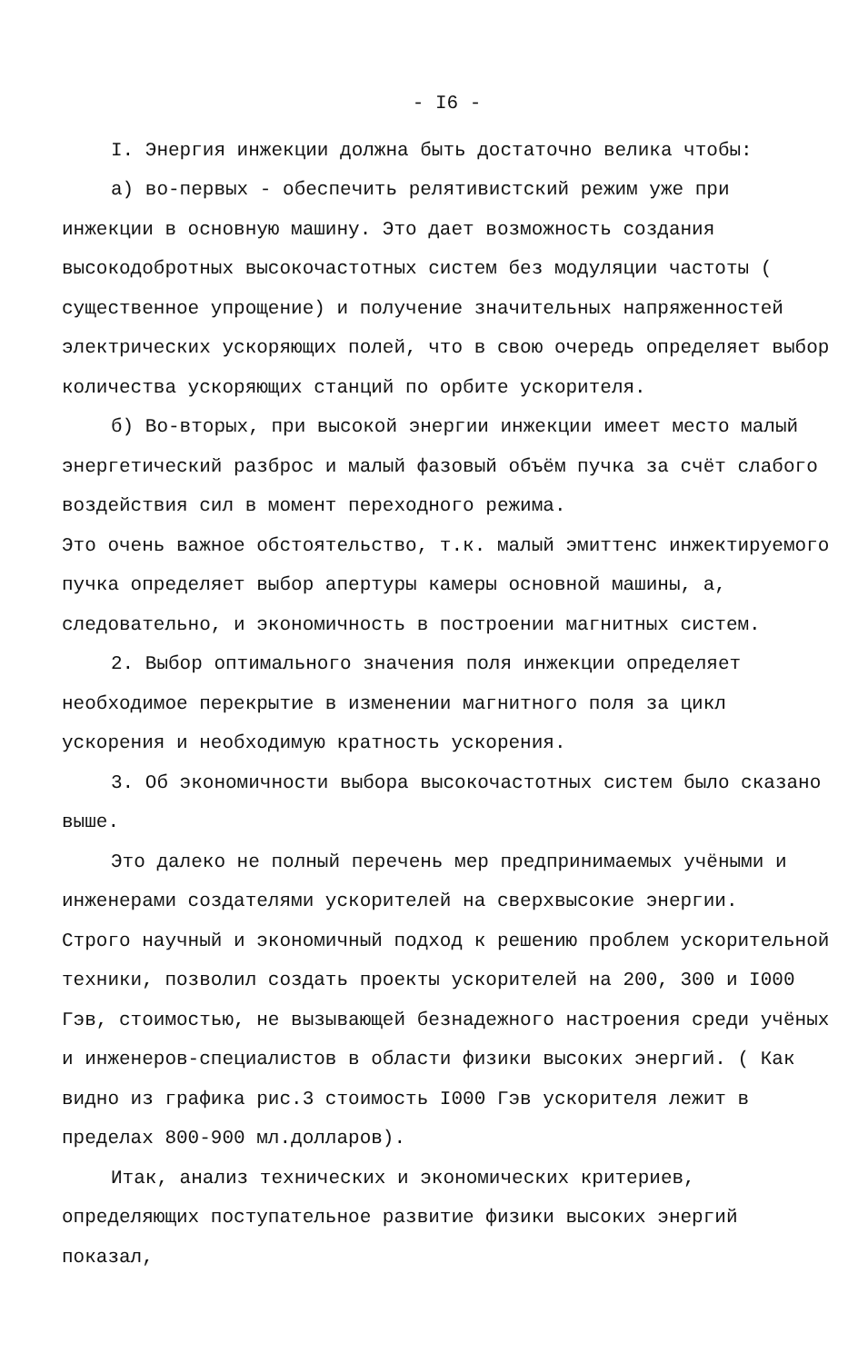- I6 -
I. Энергия инжекции должна быть достаточно велика чтобы:
а) во-первых - обеспечить релятивистский режим уже при инжекции в основную машину. Это дает возможность создания высокодобротных высокочастотных систем без модуляции частоты ( существенное упрощение) и получение значительных напряженностей электрических ускоряющих полей, что в свою очередь определяет выбор количества ускоряющих станций по орбите ускорителя.
б) Во-вторых, при высокой энергии инжекции имеет место малый энергетический разброс и малый фазовый объём пучка за счёт слабого воздействия сил в момент переходного режима.
Это очень важное обстоятельство, т.к. малый эмиттенс инжектируемого пучка определяет выбор апертуры камеры основной машины, а, следовательно, и экономичность в построении магнитных систем.
2. Выбор оптимального значения поля инжекции определяет необходимое перекрытие в изменении магнитного поля за цикл ускорения и необходимую кратность ускорения.
3. Об экономичности выбора высокочастотных систем было сказано выше.
Это далеко не полный перечень мер предпринимаемых учёными и инженерами создателями ускорителей на сверхвысокие энергии.
Строго научный и экономичный подход к решению проблем ускорительной техники, позволил создать проекты ускорителей на 200, 300 и I000 Гэв, стоимостью, не вызывающей безнадежного настроения среди учёных и инженеров-специалистов в области физики высоких энергий. ( Как видно из графика рис.3 стоимость I000 Гэв ускорителя лежит в пределах 800-900 мл.долларов).
Итак, анализ технических и экономических критериев, определяющих поступательное развитие физики высоких энергий показал,